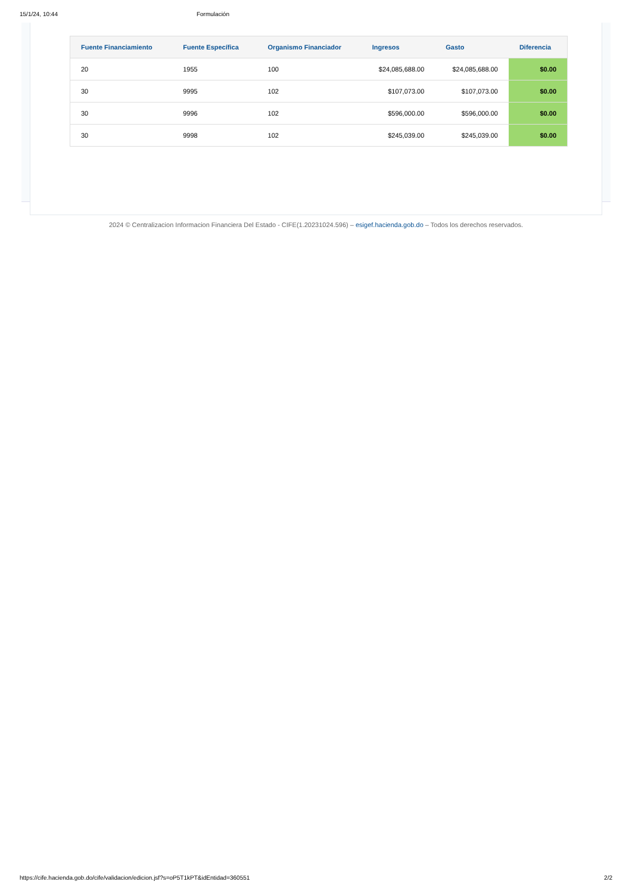15/1/24, 10:44 Formulación
| Fuente Financiamiento | Fuente Específica | Organismo Financiador | Ingresos | Gasto | Diferencia |
| --- | --- | --- | --- | --- | --- |
| 20 | 1955 | 100 | $24,085,688.00 | $24,085,688.00 | $0.00 |
| 30 | 9995 | 102 | $107,073.00 | $107,073.00 | $0.00 |
| 30 | 9996 | 102 | $596,000.00 | $596,000.00 | $0.00 |
| 30 | 9998 | 102 | $245,039.00 | $245,039.00 | $0.00 |
2024 © Centralizacion Informacion Financiera Del Estado - CIFE(1.20231024.596) – esigef.hacienda.gob.do – Todos los derechos reservados.
https://cife.hacienda.gob.do/cife/validacion/edicion.jsf?s=oP5T1kPT&idEntidad=360551 2/2